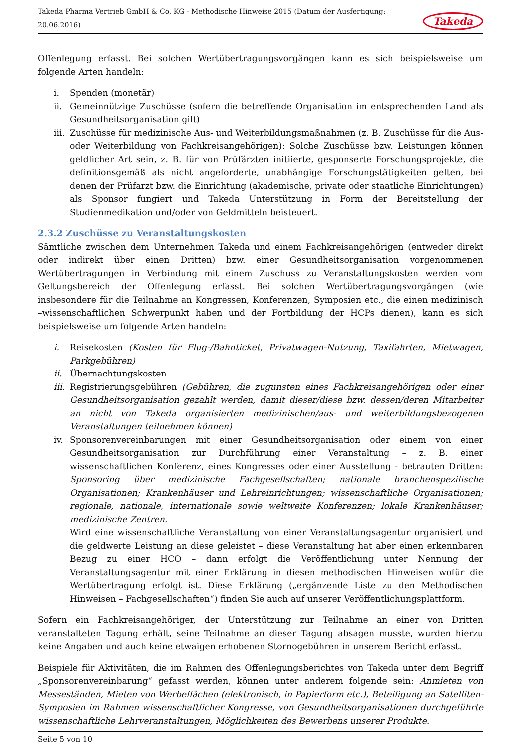Takeda Pharma Vertrieb GmbH & Co. KG - Methodische Hinweise 2015 (Datum der Ausfertigung: 20.06.2016) Takeda
Offenlegung erfasst. Bei solchen Wertübertragungsvorgängen kann es sich beispielsweise um folgende Arten handeln:
i. Spenden (monetär)
ii. Gemeinnützige Zuschüsse (sofern die betreffende Organisation im entsprechenden Land als Gesundheitsorganisation gilt)
iii. Zuschüsse für medizinische Aus- und Weiterbildungsmaßnahmen (z. B. Zuschüsse für die Aus- oder Weiterbildung von Fachkreisangehörigen): Solche Zuschüsse bzw. Leistungen können geldlicher Art sein, z. B. für von Prüfärzten initiierte, gesponserte Forschungsprojekte, die definitionsgemäß als nicht angeforderte, unabhängige Forschungstätigkeiten gelten, bei denen der Prüfarzt bzw. die Einrichtung (akademische, private oder staatliche Einrichtungen) als Sponsor fungiert und Takeda Unterstützung in Form der Bereitstellung der Studienmedikation und/oder von Geldmitteln beisteuert.
2.3.2 Zuschüsse zu Veranstaltungskosten
Sämtliche zwischen dem Unternehmen Takeda und einem Fachkreisangehörigen (entweder direkt oder indirekt über einen Dritten) bzw. einer Gesundheitsorganisation vorgenommenen Wertübertragungen in Verbindung mit einem Zuschuss zu Veranstaltungskosten werden vom Geltungsbereich der Offenlegung erfasst. Bei solchen Wertübertragungsvorgängen (wie insbesondere für die Teilnahme an Kongressen, Konferenzen, Symposien etc., die einen medizinisch –wissenschaftlichen Schwerpunkt haben und der Fortbildung der HCPs dienen), kann es sich beispielsweise um folgende Arten handeln:
i. Reisekosten (Kosten für Flug-/Bahnticket, Privatwagen-Nutzung, Taxifahrten, Mietwagen, Parkgebühren)
ii. Übernachtungskosten
iii. Registrierungsgebühren (Gebühren, die zugunsten eines Fachkreisangehörigen oder einer Gesundheitsorganisation gezahlt werden, damit dieser/diese bzw. dessen/deren Mitarbeiter an nicht von Takeda organisierten medizinischen/aus- und weiterbildungsbezogenen Veranstaltungen teilnehmen können)
iv. Sponsorenvereinbarungen mit einer Gesundheitsorganisation oder einem von einer Gesundheitsorganisation zur Durchführung einer Veranstaltung – z. B. einer wissenschaftlichen Konferenz, eines Kongresses oder einer Ausstellung - betrauten Dritten: Sponsoring über medizinische Fachgesellschaften; nationale branchenspezifische Organisationen; Krankenhäuser und Lehreinrichtungen; wissenschaftliche Organisationen; regionale, nationale, internationale sowie weltweite Konferenzen; lokale Krankenhäuser; medizinische Zentren.
Wird eine wissenschaftliche Veranstaltung von einer Veranstaltungsagentur organisiert und die geldwerte Leistung an diese geleistet – diese Veranstaltung hat aber einen erkennbaren Bezug zu einer HCO – dann erfolgt die Veröffentlichung unter Nennung der Veranstaltungsagentur mit einer Erklärung in diesen methodischen Hinweisen wofür die Wertübertragung erfolgt ist. Diese Erklärung („ergänzende Liste zu den Methodischen Hinweisen – Fachgesellschaften“) finden Sie auch auf unserer Veröffentlichungsplattform.
Sofern ein Fachkreisangehöriger, der Unterstützung zur Teilnahme an einer von Dritten veranstalteten Tagung erhält, seine Teilnahme an dieser Tagung absagen musste, wurden hierzu keine Angaben und auch keine etwaigen erhobenen Stornogebühren in unserem Bericht erfasst.
Beispiele für Aktivitäten, die im Rahmen des Offenlegungsberichtes von Takeda unter dem Begriff „Sponsorenvereinbarung“ gefasst werden, können unter anderem folgende sein: Anmieten von Messeständen, Mieten von Werbeflächen (elektronisch, in Papierform etc.), Beteiligung an Satelliten-Symposien im Rahmen wissenschaftlicher Kongresse, von Gesundheitsorganisationen durchgeführte wissenschaftliche Lehrveranstaltungen, Möglichkeiten des Bewerbens unserer Produkte.
Seite 5 von 10